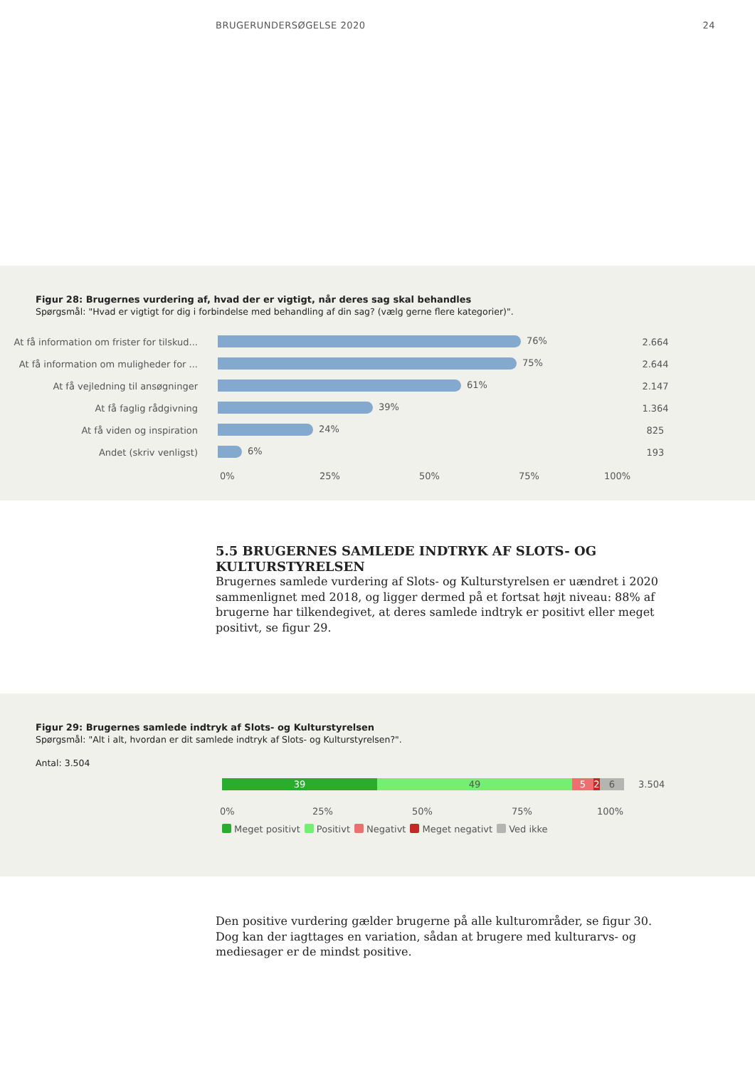BRUGERUNDERSØGELSE 2020 24
Figur 28: Brugernes vurdering af, hvad der er vigtigt, når deres sag skal behandles
Spørgsmål: "Hvad er vigtigt for dig i forbindelse med behandling af din sag? (vælg gerne flere kategorier)".
At få information om frister for tilskud...
76%
2.664
At få information om muligheder for ...
75%
2.644
At få vejledning til ansøgninger
61%
2.147
At få faglig rådgivning
39%
1.364
At få viden og inspiration
24%
825
Andet (skriv venligst)
6%
193
0% 25% 50% 75% 100%
5.5 BRUGERNES SAMLEDE INDTRYK AF SLOTS- OG KULTURSTYRELSEN
Brugernes samlede vurdering af Slots- og Kulturstyrelsen er uændret i 2020 sammenlignet med 2018, og ligger dermed på et fortsat højt niveau: 88% af brugerne har tilkendegivet, at deres samlede indtryk er positivt eller meget positivt, se figur 29.
Figur 29: Brugernes samlede indtryk af Slots- og Kulturstyrelsen
Spørgsmål: "Alt i alt, hvordan er dit samlede indtryk af Slots- og Kulturstyrelsen?".
Antal: 3.504
39 49 5 2 6
3.504
0% 25% 50% 75% 100%
Meget positivt Positivt Negativt Meget negativt Ved ikke
Den positive vurdering gælder brugerne på alle kulturområder, se figur 30. Dog kan der iagttages en variation, sådan at brugere med kulturarvs- og mediesager er de mindst positive.